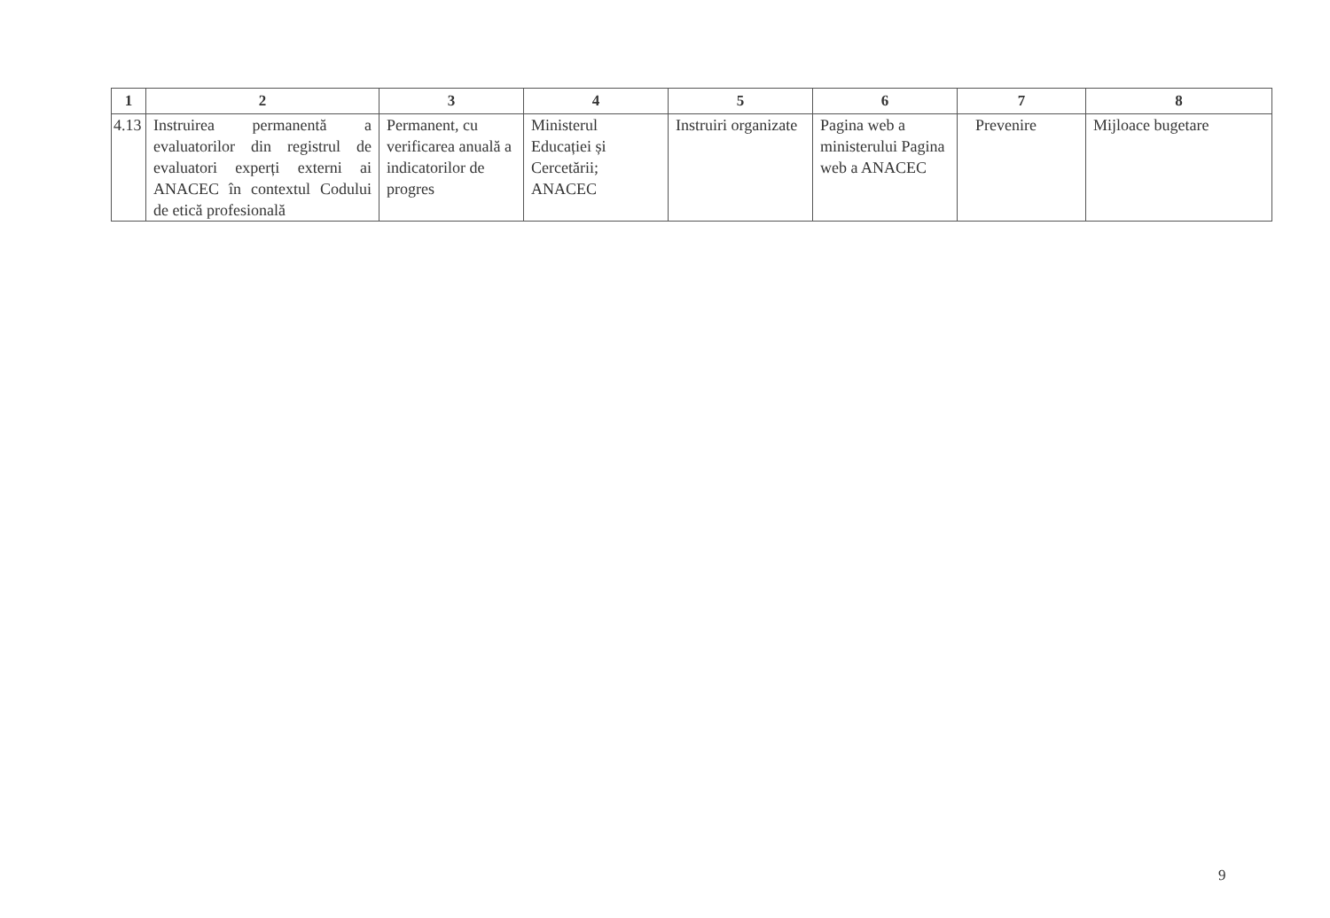| 1 | 2 | 3 | 4 | 5 | 6 | 7 | 8 |
| --- | --- | --- | --- | --- | --- | --- | --- |
| 4.13 | Instruirea permanentă a evaluatorilor din registrul de evaluatori experți externi ai ANACEC în contextul Codului de etică profesională | Permanent, cu verificarea anuală a indicatorilor de progres | Ministerul Educației și Cercetării; ANACEC | Instruiri organizate | Pagina web a ministerului Pagina web a ANACEC | Prevenire | Mijloace bugetare |
9